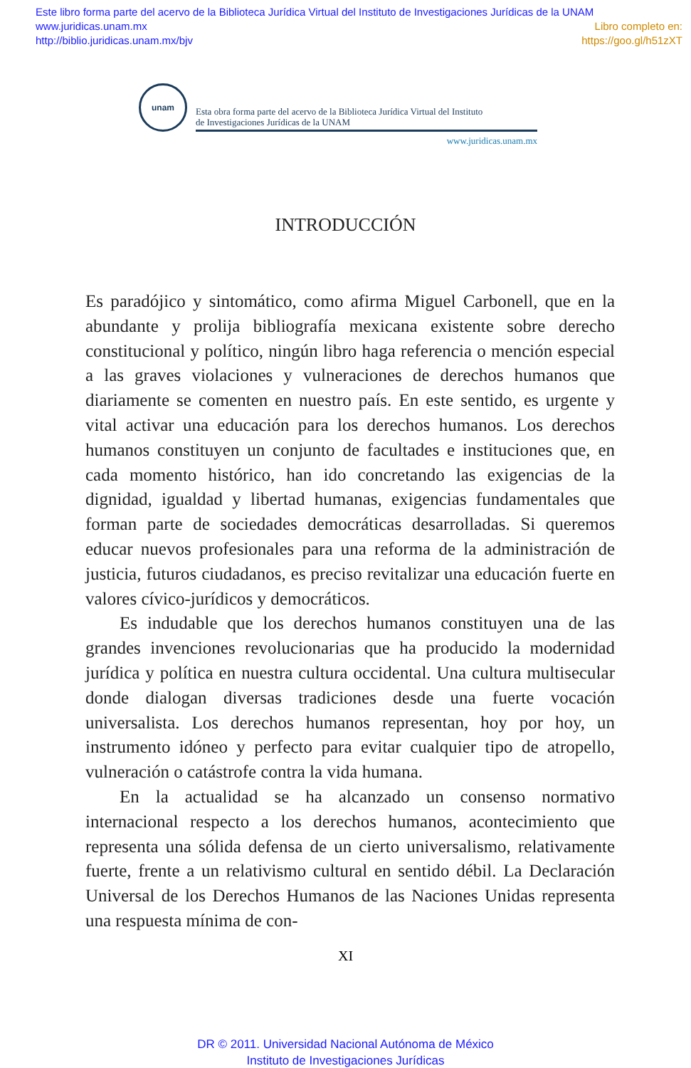Este libro forma parte del acervo de la Biblioteca Jurídica Virtual del Instituto de Investigaciones Jurídicas de la UNAM
www.juridicas.unam.mx Libro completo en:
http://biblio.juridicas.unam.mx/bjv https://goo.gl/h51zXT
unam
Esta obra forma parte del acervo de la Biblioteca Jurídica Virtual del Instituto
de Investigaciones Jurídicas de la UNAM
www.juridicas.unam.mx
INTRODUCCIÓN
Es paradójico y sintomático, como afirma Miguel Carbonell, que en la abundante y prolija bibliografía mexicana existente sobre derecho constitucional y político, ningún libro haga referencia o mención especial a las graves violaciones y vulneraciones de derechos humanos que diariamente se comenten en nuestro país. En este sentido, es urgente y vital activar una educación para los derechos humanos. Los derechos humanos constituyen un conjunto de facultades e instituciones que, en cada momento histórico, han ido concretando las exigencias de la dignidad, igualdad y libertad humanas, exigencias fundamentales que forman parte de sociedades democráticas desarrolladas. Si queremos educar nuevos profesionales para una reforma de la administración de justicia, futuros ciudadanos, es preciso revitalizar una educación fuerte en valores cívico-jurídicos y democráticos.
Es indudable que los derechos humanos constituyen una de las grandes invenciones revolucionarias que ha producido la modernidad jurídica y política en nuestra cultura occidental. Una cultura multisecular donde dialogan diversas tradiciones desde una fuerte vocación universalista. Los derechos humanos representan, hoy por hoy, un instrumento idóneo y perfecto para evitar cualquier tipo de atropello, vulneración o catástrofe contra la vida humana.
En la actualidad se ha alcanzado un consenso normativo internacional respecto a los derechos humanos, acontecimiento que representa una sólida defensa de un cierto universalismo, relativamente fuerte, frente a un relativismo cultural en sentido débil. La Declaración Universal de los Derechos Humanos de las Naciones Unidas representa una respuesta mínima de con-
XI
DR © 2011. Universidad Nacional Autónoma de México
Instituto de Investigaciones Jurídicas